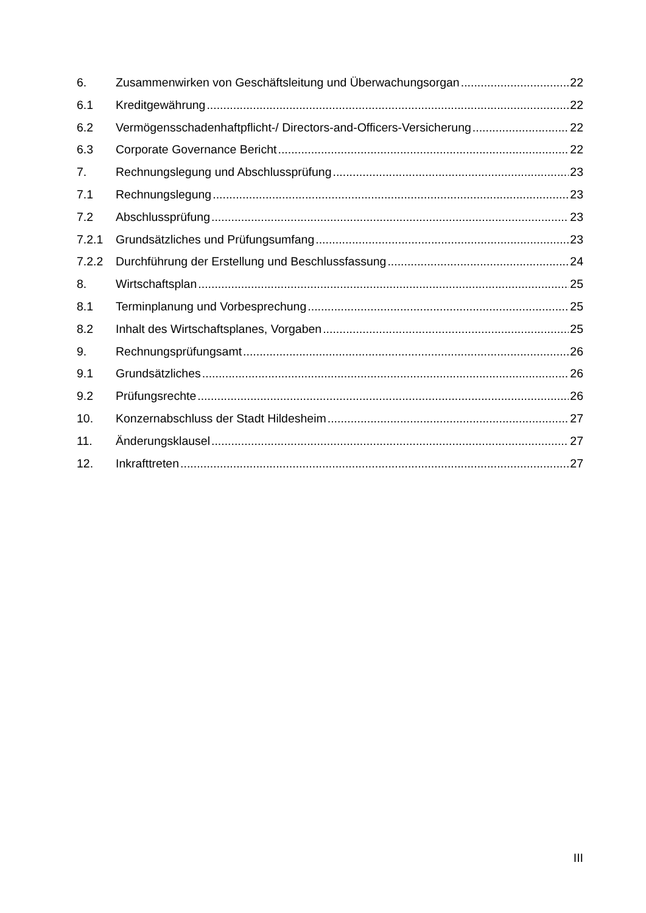6. Zusammenwirken von Geschäftsleitung und Überwachungsorgan 22
6.1 Kreditgewährung 22
6.2 Vermögensschadenhaftpflicht-/ Directors-and-Officers-Versicherung 22
6.3 Corporate Governance Bericht 22
7. Rechnungslegung und Abschlussprüfung 23
7.1 Rechnungslegung 23
7.2 Abschlussprüfung 23
7.2.1 Grundsätzliches und Prüfungsumfang 23
7.2.2 Durchführung der Erstellung und Beschlussfassung 24
8. Wirtschaftsplan 25
8.1 Terminplanung und Vorbesprechung 25
8.2 Inhalt des Wirtschaftsplanes, Vorgaben 25
9. Rechnungsprüfungsamt 26
9.1 Grundsätzliches 26
9.2 Prüfungsrechte 26
10. Konzernabschluss der Stadt Hildesheim 27
11. Änderungsklausel 27
12. Inkrafttreten 27
III